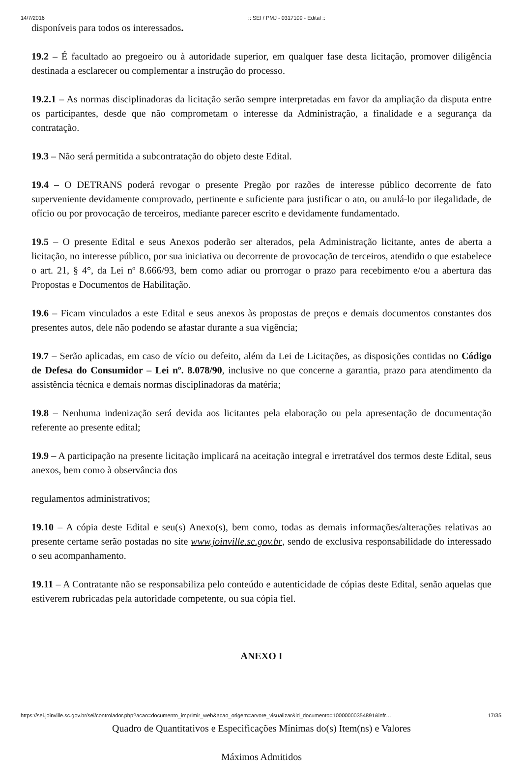14/7/2016:: SEI / PMJ - 0317109 - Edital ::
disponíveis para todos os interessados.
19.2 – É facultado ao pregoeiro ou à autoridade superior, em qualquer fase desta licitação, promover diligência destinada a esclarecer ou complementar a instrução do processo.
19.2.1 – As normas disciplinadoras da licitação serão sempre interpretadas em favor da ampliação da disputa entre os participantes, desde que não comprometam o interesse da Administração, a finalidade e a segurança da contratação.
19.3 – Não será permitida a subcontratação do objeto deste Edital.
19.4 – O DETRANS poderá revogar o presente Pregão por razões de interesse público decorrente de fato superveniente devidamente comprovado, pertinente e suficiente para justificar o ato, ou anulá-lo por ilegalidade, de ofício ou por provocação de terceiros, mediante parecer escrito e devidamente fundamentado.
19.5 – O presente Edital e seus Anexos poderão ser alterados, pela Administração licitante, antes de aberta a licitação, no interesse público, por sua iniciativa ou decorrente de provocação de terceiros, atendido o que estabelece o art. 21, § 4°, da Lei nº 8.666/93, bem como adiar ou prorrogar o prazo para recebimento e/ou a abertura das Propostas e Documentos de Habilitação.
19.6 – Ficam vinculados a este Edital e seus anexos às propostas de preços e demais documentos constantes dos presentes autos, dele não podendo se afastar durante a sua vigência;
19.7 – Serão aplicadas, em caso de vício ou defeito, além da Lei de Licitações, as disposições contidas no Código de Defesa do Consumidor – Lei nº. 8.078/90, inclusive no que concerne a garantia, prazo para atendimento da assistência técnica e demais normas disciplinadoras da matéria;
19.8 – Nenhuma indenização será devida aos licitantes pela elaboração ou pela apresentação de documentação referente ao presente edital;
19.9 – A participação na presente licitação implicará na aceitação integral e irretratável dos termos deste Edital, seus anexos, bem como à observância dos
regulamentos administrativos;
19.10 – A cópia deste Edital e seu(s) Anexo(s), bem como, todas as demais informações/alterações relativas ao presente certame serão postadas no site www.joinville.sc.gov.br, sendo de exclusiva responsabilidade do interessado o seu acompanhamento.
19.11 – A Contratante não se responsabiliza pelo conteúdo e autenticidade de cópias deste Edital, senão aquelas que estiverem rubricadas pela autoridade competente, ou sua cópia fiel.
ANEXO I
Quadro de Quantitativos e Especificações Mínimas do(s) Item(ns) e Valores
Máximos Admitidos
https://sei.joinville.sc.gov.br/sei/controlador.php?acao=documento_imprimir_web&acao_origem=arvore_visualizar&id_documento=10000000354891&infr… 17/35